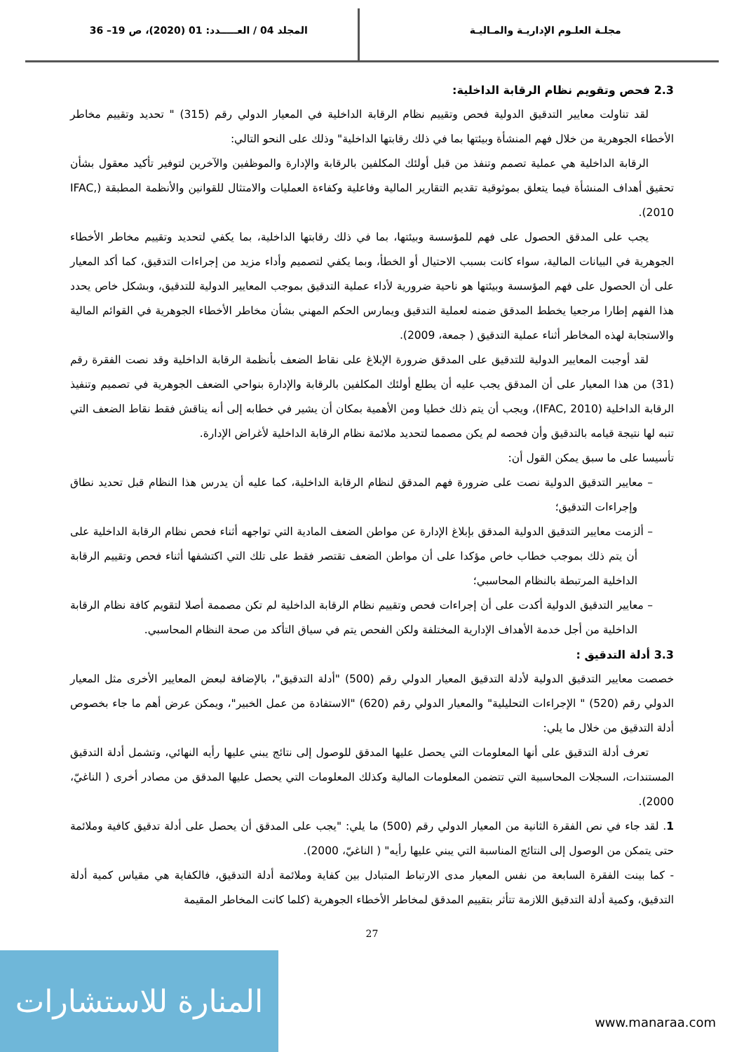مجلـة العلـوم الإداريـة والمـاليـة
المجلد 04 / العـــــدد: 01 (2020)، ص 19– 36
2.3 فحص وتقويم نظام الرقابة الداخلية:
لقد تناولت معايير التدقيق الدولية فحص وتقييم نظام الرقابة الداخلية في المعيار الدولي رقم (315) " تحديد وتقييم مخاطر الأخطاء الجوهرية من خلال فهم المنشأة وبيئتها بما في ذلك رقابتها الداخلية" وذلك على النحو التالي:
الرقابة الداخلية هي عملية تصمم وتنفذ من قبل أولئك المكلفين بالرقابة والإدارة والموظفين والآخرين لتوفير تأكيد معقول بشأن تحقيق أهداف المنشأة فيما يتعلق بموثوقية تقديم التقارير المالية وفاعلية وكفاءة العمليات والامتثال للقوانين والأنظمة المطبقة (IFAC, 2010).
يجب على المدقق الحصول على فهم للمؤسسة وبيئتها، بما في ذلك رقابتها الداخلية، بما يكفي لتحديد وتقييم مخاطر الأخطاء الجوهرية في البيانات المالية، سواء كانت بسبب الاحتيال أو الخطأ، وبما يكفي لتصميم وأداء مزيد من إجراءات التدقيق، كما أكد المعيار على أن الحصول على فهم المؤسسة وبيئتها هو ناحية ضرورية لأداء عملية التدقيق بموجب المعايير الدولية للتدقيق، وبشكل خاص يحدد هذا الفهم إطارا مرجعيا يخطط المدقق ضمنه لعملية التدقيق ويمارس الحكم المهني بشأن مخاطر الأخطاء الجوهرية في القوائم المالية والاستجابة لهذه المخاطر أثناء عملية التدقيق ( جمعة، 2009).
لقد أوجبت المعايير الدولية للتدقيق على المدقق ضرورة الإبلاغ على نقاط الضعف بأنظمة الرقابة الداخلية وقد نصت الفقرة رقم (31) من هذا المعيار على أن المدقق يجب عليه أن يطلع أولئك المكلفين بالرقابة والإدارة بنواحي الضعف الجوهرية في تصميم وتنفيذ الرقابة الداخلية (IFAC, 2010)، ويجب أن يتم ذلك خطيا ومن الأهمية بمكان أن يشير في خطابه إلى أنه يناقش فقط نقاط الضعف التي تنبه لها نتيجة قيامه بالتدقيق وأن فحصه لم يكن مصمما لتحديد ملائمة نظام الرقابة الداخلية لأغراض الإدارة.
تأسيسا على ما سبق يمكن القول أن:
– معايير التدقيق الدولية نصت على ضرورة فهم المدقق لنظام الرقابة الداخلية، كما عليه أن يدرس هذا النظام قبل تحديد نطاق وإجراءات التدقيق؛
– ألزمت معايير التدقيق الدولية المدقق بإبلاغ الإدارة عن مواطن الضعف المادية التي تواجهه أثناء فحص نظام الرقابة الداخلية على أن يتم ذلك بموجب خطاب خاص مؤكدا على أن مواطن الضعف تقتصر فقط على تلك التي اكتشفها أثناء فحص وتقييم الرقابة الداخلية المرتبطة بالنظام المحاسبي؛
– معايير التدقيق الدولية أكدت على أن إجراءات فحص وتقييم نظام الرقابة الداخلية لم تكن مصممة أصلا لتقويم كافة نظام الرقابة الداخلية من أجل خدمة الأهداف الإدارية المختلفة ولكن الفحص يتم في سياق التأكد من صحة النظام المحاسبي.
3.3 أدلة التدقيق :
خصصت معايير التدقيق الدولية لأدلة التدقيق المعيار الدولي رقم (500) "أدلة التدقيق"، بالإضافة لبعض المعايير الأخرى مثل المعيار الدولي رقم (520) " الإجراءات التحليلية" والمعيار الدولي رقم (620) "الاستفادة من عمل الخبير"، ويمكن عرض أهم ما جاء بخصوص أدلة التدقيق من خلال ما يلي:
تعرف أدلة التدقيق على أنها المعلومات التي يحصل عليها المدقق للوصول إلى نتائج يبني عليها رأيه النهائي، وتشمل أدلة التدقيق المستندات، السجلات المحاسبية التي تتضمن المعلومات المالية وكذلك المعلومات التي يحصل عليها المدقق من مصادر أخرى ( الناغيّ، 2000).
1. لقد جاء في نص الفقرة الثانية من المعيار الدولي رقم (500) ما يلي: "يجب على المدقق أن يحصل على أدلة تدقيق كافية وملائمة حتى يتمكن من الوصول إلى النتائج المناسبة التي يبني عليها رأيه" ( الناغيّ، 2000).
- كما بينت الفقرة السابعة من نفس المعيار مدى الارتباط المتبادل بين كفاية وملائمة أدلة التدقيق، فالكفاية هي مقياس كمية أدلة التدقيق، وكمية أدلة التدقيق اللازمة تتأثر بتقييم المدقق لمخاطر الأخطاء الجوهرية (كلما كانت المخاطر المقيمة
27
المنارة للاستشارات
www.manaraa.com